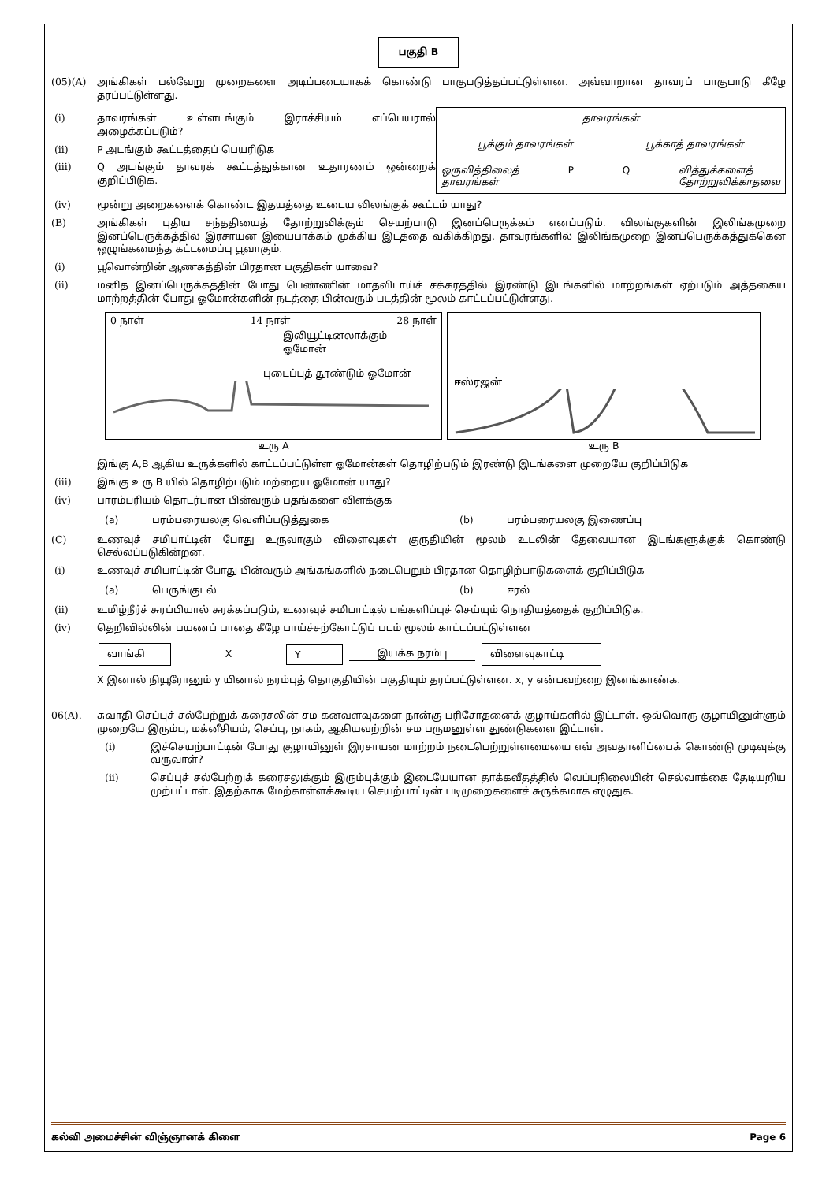பகுதி B
(05)(A) அங்கிகள் பல்வேறு முறைகளை அடிப்படையாகக் கொண்டு பாகுபடுத்தப்பட்டுள்ளன. அவ்வாறான தாவரப் பாகுபாடு கீழே தரப்பட்டுள்ளது.
(i) தாவரங்கள் உள்ளடங்கும் இராச்சியம் எப்பெயரால் அழைக்கப்படும்?
(ii) P அடங்கும் கூட்டத்தைப் பெயரிடுக
(iii) Q அடங்கும் தாவரக் கூட்டத்துக்கான உதாரணம் ஒன்றைக் குறிப்பிடுக.
தாவரங்கள்
பூக்கும் தாவரங்கள் பூக்காத் தாவரங்கள்
ஒருவித்திலைத்
தாவரங்கள் P Q வித்துக்களைத்
தோற்றுவிக்காதவை
(iv) மூன்று அறைகளைக் கொண்ட இதயத்தை உடைய விலங்குக் கூட்டம் யாது?
(B) அங்கிகள் புதிய சந்ததியைத் தோற்றுவிக்கும் செயற்பாடு இனப்பெருக்கம் எனப்படும். விலங்குகளின் இலிங்கமுறை இனப்பெருக்கத்தில் இரசாயன இயைபாக்கம் முக்கிய இடத்தை வகிக்கிறது. தாவரங்களில் இலிங்கமுறை இனப்பெருக்கத்துக்கென ஒழுங்கமைந்த கட்டமைப்பு பூவாகும்.
(i) பூவொன்றின் ஆணகத்தின் பிரதான பகுதிகள் யாவை?
(ii) மனித இனப்பெருக்கத்தின் போது பெண்ணின் மாதவிடாய்ச் சக்கரத்தில் இரண்டு இடங்களில் மாற்றங்கள் ஏற்படும் அத்தகைய மாற்றத்தின் போது ஓமோன்களின் நடத்தை பின்வரும் படத்தின் மூலம் காட்டப்பட்டுள்ளது.
0 நாள் 14 நாள் 28 நாள்
இலியூட்டினலாக்கும்
ஓமோன்
புடைப்புத் தூண்டும் ஓமோன்
உரு A
ஈஸ்ரஜன்
உரு B
இங்கு A,B ஆகிய உருக்களில் காட்டப்பட்டுள்ள ஓமோன்கள் தொழிற்படும் இரண்டு இடங்களை முறையே குறிப்பிடுக
(iii) இங்கு உரு B யில் தொழிற்படும் மற்றைய ஓமோன் யாது?
(iv) பாரம்பரியம் தொடர்பான பின்வரும் பதங்களை விளக்குக
(a) பரம்பரையலகு வெளிப்படுத்துகை (b) பரம்பரையலகு இணைப்பு
(C) உணவுச் சமிபாட்டின் போது உருவாகும் விளைவுகள் குருதியின் மூலம் உடலின் தேவையான இடங்களுக்குக் கொண்டு செல்லப்படுகின்றன.
(i) உணவுச் சமிபாட்டின் போது பின்வரும் அங்கங்களில் நடைபெறும் பிரதான தொழிற்பாடுகளைக் குறிப்பிடுக
(a) பெருங்குடல் (b) ஈரல்
(ii) உமிழ்நீர்ச் சுரப்பியால் சுரக்கப்படும், உணவுச் சமிபாட்டில் பங்களிப்புச் செய்யும் நொதியத்தைக் குறிப்பிடுக.
(iv) தெறிவில்லின் பயணப் பாதை கீழே பாய்ச்சற்கோட்டுப் படம் மூலம் காட்டப்பட்டுள்ளன
வாங்கி X Y இயக்க நரம்பு விளைவுகாட்டி
X இனால் நியூரோனும் y யினால் நரம்புத் தொகுதியின் பகுதியும் தரப்பட்டுள்ளன. x, y என்பவற்றை இனங்காண்க.
06(A). சுவாதி செப்புச் சல்பேற்றுக் கரைசலின் சம கனவளவுகளை நான்கு பரிசோதனைக் குழாய்களில் இட்டாள். ஒவ்வொரு குழாயினுள்ளும் முறையே இரும்பு, மக்னீசியம், செப்பு, நாகம், ஆகியவற்றின் சம பருமனுள்ள துண்டுகளை இட்டாள்.
(i) இச்செயற்பாட்டின் போது குழாயினுள் இரசாயன மாற்றம் நடைபெற்றுள்ளமையை எவ் அவதானிப்பைக் கொண்டு முடிவுக்கு வருவாள்?
(ii) செப்புச் சல்பேற்றுக் கரைசலுக்கும் இரும்புக்கும் இடையேயான தாக்கவீதத்தில் வெப்பநிலையின் செல்வாக்கை தேடியறிய முற்பட்டாள். இதற்காக மேற்காள்ளக்கூடிய செயற்பாட்டின் படிமுறைகளைச் சுருக்கமாக எழுதுக.
கல்வி அமைச்சின் விஞ்ஞானக் கிளை Page 6